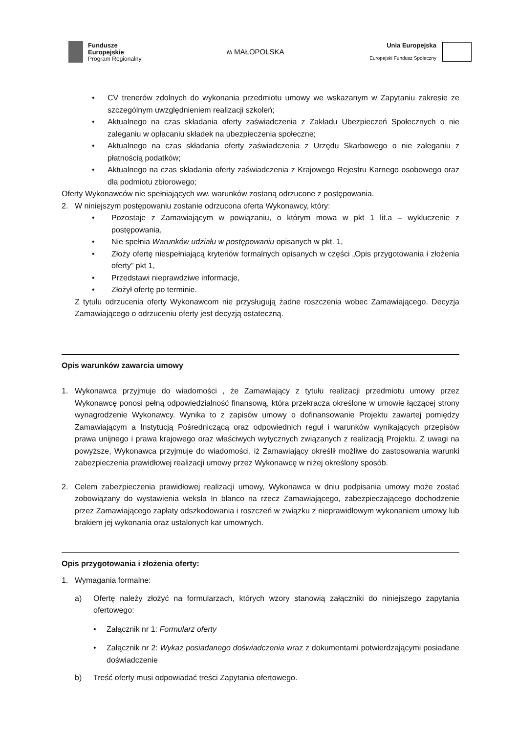Fundusze
Europejskie
Program Regionalny
ʍ MAŁOPOLSKA
Unia Europejska
Europejski Fundusz Społeczny
• CV trenerów zdolnych do wykonania przedmiotu umowy we wskazanym w Zapytaniu zakresie ze szczególnym uwzględnieniem realizacji szkoleń;
• Aktualnego na czas składania oferty zaświadczenia z Zakładu Ubezpieczeń Społecznych o nie zaleganiu w opłacaniu składek na ubezpieczenia społeczne;
• Aktualnego na czas składania oferty zaświadczenia z Urzędu Skarbowego o nie zaleganiu z płatnością podatków;
• Aktualnego na czas składania oferty zaświadczenia z Krajowego Rejestru Karnego osobowego oraz dla podmiotu zbiorowego;
Oferty Wykonawców nie spełniających ww. warunków zostaną odrzucone z postępowania.
2. W niniejszym postępowaniu zostanie odrzucona oferta Wykonawcy, który:
• Pozostaje z Zamawiającym w powiązaniu, o którym mowa w pkt 1 lit.a – wykluczenie z postępowania,
• Nie spełnia Warunków udziału w postępowaniu opisanych w pkt. 1,
• Złoży ofertę niespełniającą kryteriów formalnych opisanych w części „Opis przygotowania i złożenia oferty” pkt 1,
• Przedstawi nieprawdziwe informacje,
• Złożył ofertę po terminie.
Z tytułu odrzucenia oferty Wykonawcom nie przysługują żadne roszczenia wobec Zamawiającego. Decyzja Zamawiającego o odrzuceniu oferty jest decyzją ostateczną.
Opis warunków zawarcia umowy
1. Wykonawca przyjmuje do wiadomości , że Zamawiający z tytułu realizacji przedmiotu umowy przez Wykonawcę ponosi pełną odpowiedzialność finansową, która przekracza określone w umowie łączącej strony wynagrodzenie Wykonawcy. Wynika to z zapisów umowy o dofinansowanie Projektu zawartej pomiędzy Zamawiającym a Instytucją Pośredniczącą oraz odpowiednich reguł i warunków wynikających przepisów prawa unijnego i prawa krajowego oraz właściwych wytycznych związanych z realizacją Projektu. Z uwagi na powyższe, Wykonawca przyjmuje do wiadomości, iż Zamawiający określił możliwe do zastosowania warunki zabezpieczenia prawidłowej realizacji umowy przez Wykonawcę w niżej określony sposób.
2. Celem zabezpieczenia prawidłowej realizacji umowy, Wykonawca w dniu podpisania umowy może zostać zobowiązany do wystawienia weksla In blanco na rzecz Zamawiającego, zabezpieczającego dochodzenie przez Zamawiającego zapłaty odszkodowania i roszczeń w związku z nieprawidłowym wykonaniem umowy lub brakiem jej wykonania oraz ustalonych kar umownych.
Opis przygotowania i złożenia oferty:
1. Wymagania formalne:
a) Ofertę należy złożyć na formularzach, których wzory stanowią załączniki do niniejszego zapytania ofertowego:
• Załącznik nr 1: Formularz oferty
• Załącznik nr 2: Wykaz posiadanego doświadczenia wraz z dokumentami potwierdzającymi posiadane doświadczenie
b) Treść oferty musi odpowiadać treści Zapytania ofertowego.